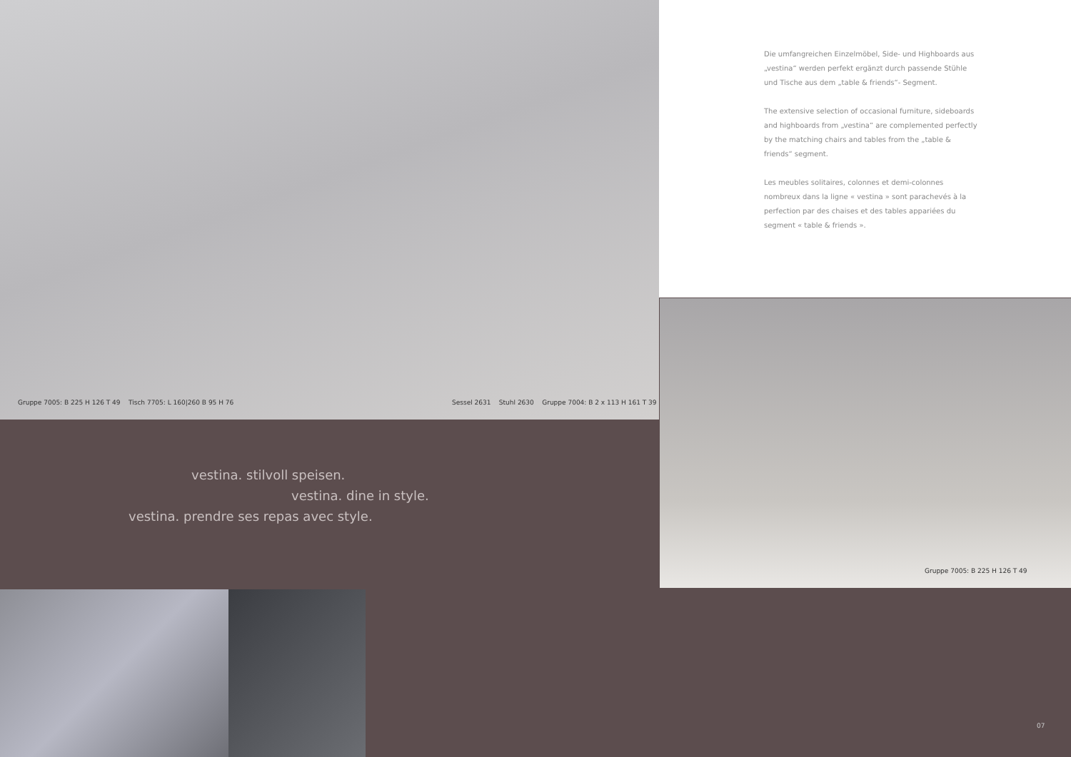Gruppe 7005: B 225 H 126 T 49 Tisch 7705: L 160|260 B 95 H 76
Sessel 2631 Stuhl 2630 Gruppe 7004: B 2 x 113 H 161 T 39
Die umfangreichen Einzelmöbel, Side- und Highboards aus „vestina“ werden perfekt ergänzt durch passende Stühle und Tische aus dem „table & friends“- Segment.
The extensive selection of occasional furniture, sideboards and highboards from „vestina“ are complemented perfectly by the matching chairs and tables from the „table & friends“ segment.
Les meubles solitaires, colonnes et demi-colonnes nombreux dans la ligne « vestina » sont parachevés à la perfection par des chaises et des tables appariées du segment « table & friends ».
Gruppe 7005: B 225 H 126 T 49
vestina. stilvoll speisen.
vestina. dine in style.
vestina. prendre ses repas avec style.
07